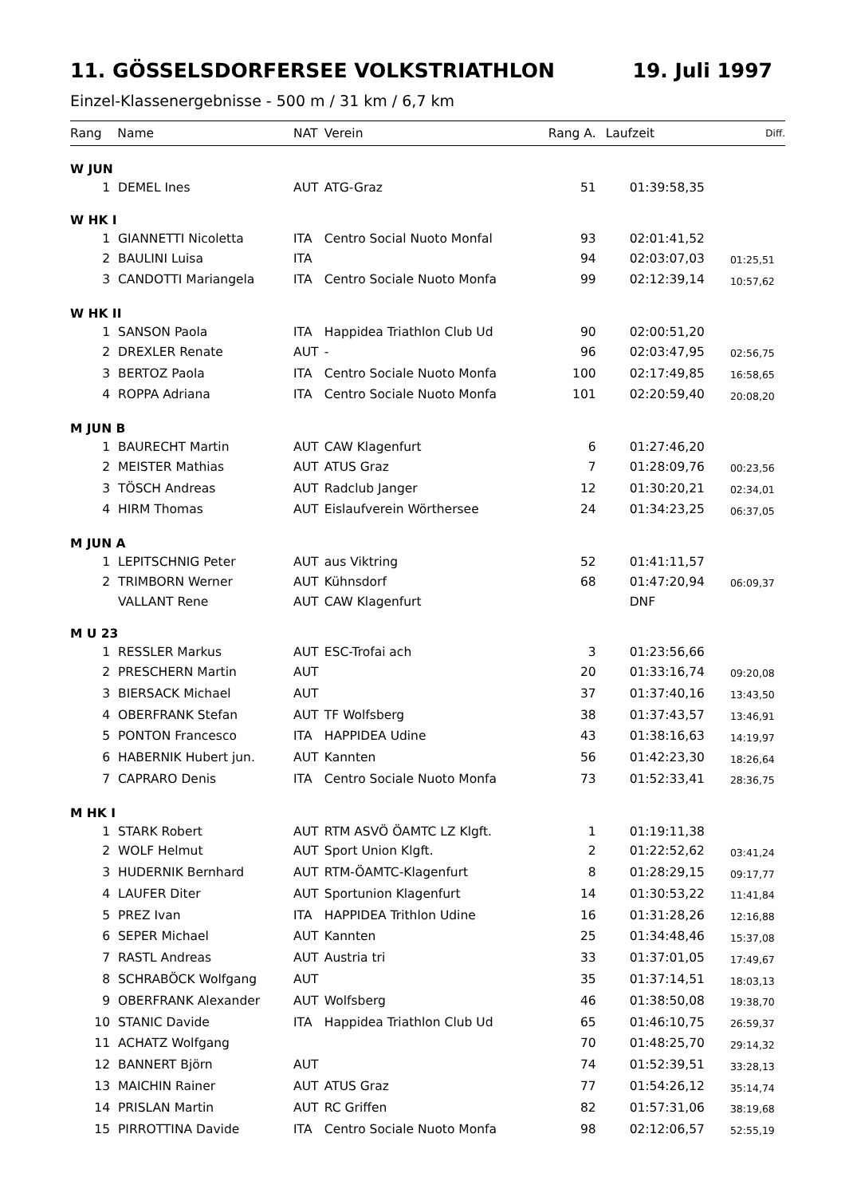11. GÖSSELSDORFERSEE VOLKSTRIATHLON 19. Juli 1997
Einzel-Klassenergebnisse - 500 m / 31 km / 6,7 km
| Rang Name | | NAT | Verein | Rang A. | Laufzeit | Diff. |
| --- | --- | --- | --- | --- | --- | --- |
| W JUN | | | | | | |
| 1 | DEMEL Ines | AUT | ATG-Graz | 51 | 01:39:58,35 | |
| W HK I | | | | | | |
| 1 | GIANNETTI Nicoletta | ITA | Centro Social Nuoto Monfal | 93 | 02:01:41,52 | |
| 2 | BAULINI Luisa | ITA | | 94 | 02:03:07,03 | 01:25,51 |
| 3 | CANDOTTI Mariangela | ITA | Centro Sociale Nuoto Monfa | 99 | 02:12:39,14 | 10:57,62 |
| W HK II | | | | | | |
| 1 | SANSON Paola | ITA | Happidea Triathlon Club Ud | 90 | 02:00:51,20 | |
| 2 | DREXLER Renate | AUT | - | 96 | 02:03:47,95 | 02:56,75 |
| 3 | BERTOZ Paola | ITA | Centro Sociale Nuoto Monfa | 100 | 02:17:49,85 | 16:58,65 |
| 4 | ROPPA Adriana | ITA | Centro Sociale Nuoto Monfa | 101 | 02:20:59,40 | 20:08,20 |
| M JUN B | | | | | | |
| 1 | BAURECHT Martin | AUT | CAW Klagenfurt | 6 | 01:27:46,20 | |
| 2 | MEISTER Mathias | AUT | ATUS Graz | 7 | 01:28:09,76 | 00:23,56 |
| 3 | TÖSCH Andreas | AUT | Radclub Janger | 12 | 01:30:20,21 | 02:34,01 |
| 4 | HIRM Thomas | AUT | Eislaufverein Wörthersee | 24 | 01:34:23,25 | 06:37,05 |
| M JUN A | | | | | | |
| 1 | LEPITSCHNIG Peter | AUT | aus Viktring | 52 | 01:41:11,57 | |
| 2 | TRIMBORN Werner | AUT | Kühnsdorf | 68 | 01:47:20,94 | 06:09,37 |
| | VALLANT Rene | AUT | CAW Klagenfurt | | DNF | |
| M U 23 | | | | | | |
| 1 | RESSLER Markus | AUT | ESC-Trofai ach | 3 | 01:23:56,66 | |
| 2 | PRESCHERN Martin | AUT | | 20 | 01:33:16,74 | 09:20,08 |
| 3 | BIERSACK Michael | AUT | | 37 | 01:37:40,16 | 13:43,50 |
| 4 | OBERFRANK Stefan | AUT | TF Wolfsberg | 38 | 01:37:43,57 | 13:46,91 |
| 5 | PONTON Francesco | ITA | HAPPIDEA Udine | 43 | 01:38:16,63 | 14:19,97 |
| 6 | HABERNIK Hubert jun. | AUT | Kannten | 56 | 01:42:23,30 | 18:26,64 |
| 7 | CAPRARO Denis | ITA | Centro Sociale Nuoto Monfa | 73 | 01:52:33,41 | 28:36,75 |
| M HK I | | | | | | |
| 1 | STARK Robert | AUT | RTM ASVÖ ÖAMTC LZ Klgft. | 1 | 01:19:11,38 | |
| 2 | WOLF Helmut | AUT | Sport Union Klgft. | 2 | 01:22:52,62 | 03:41,24 |
| 3 | HUDERNIK Bernhard | AUT | RTM-ÖAMTC-Klagenfurt | 8 | 01:28:29,15 | 09:17,77 |
| 4 | LAUFER Diter | AUT | Sportunion Klagenfurt | 14 | 01:30:53,22 | 11:41,84 |
| 5 | PREZ Ivan | ITA | HAPPIDEA Trithlon Udine | 16 | 01:31:28,26 | 12:16,88 |
| 6 | SEPER Michael | AUT | Kannten | 25 | 01:34:48,46 | 15:37,08 |
| 7 | RASTL Andreas | AUT | Austria tri | 33 | 01:37:01,05 | 17:49,67 |
| 8 | SCHRABÖCK Wolfgang | AUT | | 35 | 01:37:14,51 | 18:03,13 |
| 9 | OBERFRANK Alexander | AUT | Wolfsberg | 46 | 01:38:50,08 | 19:38,70 |
| 10 | STANIC Davide | ITA | Happidea Triathlon Club Ud | 65 | 01:46:10,75 | 26:59,37 |
| 11 | ACHATZ Wolfgang | | | 70 | 01:48:25,70 | 29:14,32 |
| 12 | BANNERT Björn | AUT | | 74 | 01:52:39,51 | 33:28,13 |
| 13 | MAICHIN Rainer | AUT | ATUS Graz | 77 | 01:54:26,12 | 35:14,74 |
| 14 | PRISLAN Martin | AUT | RC Griffen | 82 | 01:57:31,06 | 38:19,68 |
| 15 | PIRROTTINA Davide | ITA | Centro Sociale Nuoto Monfa | 98 | 02:12:06,57 | 52:55,19 |